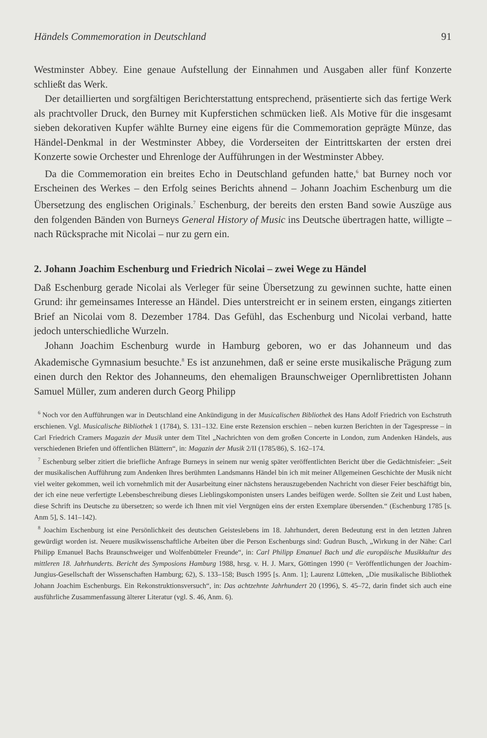Händels Commemoration in Deutschland 91
Westminster Abbey. Eine genaue Aufstellung der Einnahmen und Ausgaben aller fünf Konzerte schließt das Werk.
Der detaillierten und sorgfältigen Berichterstattung entsprechend, präsentierte sich das fertige Werk als prachtvoller Druck, den Burney mit Kupferstichen schmücken ließ. Als Motive für die insgesamt sieben dekorativen Kupfer wählte Burney eine eigens für die Commemoration geprägte Münze, das Händel-Denkmal in der Westminster Abbey, die Vorderseiten der Eintrittskarten der ersten drei Konzerte sowie Orchester und Ehrenloge der Aufführungen in der Westminster Abbey.
Da die Commemoration ein breites Echo in Deutschland gefunden hatte,<sup>6</sup> bat Burney noch vor Erscheinen des Werkes – den Erfolg seines Berichts ahnend – Johann Joachim Eschenburg um die Übersetzung des englischen Originals.<sup>7</sup> Eschenburg, der bereits den ersten Band sowie Auszüge aus den folgenden Bänden von Burneys General History of Music ins Deutsche übertragen hatte, willigte – nach Rücksprache mit Nicolai – nur zu gern ein.
2. Johann Joachim Eschenburg und Friedrich Nicolai – zwei Wege zu Händel
Daß Eschenburg gerade Nicolai als Verleger für seine Übersetzung zu gewinnen suchte, hatte einen Grund: ihr gemeinsames Interesse an Händel. Dies unterstreicht er in seinem ersten, eingangs zitierten Brief an Nicolai vom 8. Dezember 1784. Das Gefühl, das Eschenburg und Nicolai verband, hatte jedoch unterschiedliche Wurzeln.
Johann Joachim Eschenburg wurde in Hamburg geboren, wo er das Johanneum und das Akademische Gymnasium besuchte.<sup>8</sup> Es ist anzunehmen, daß er seine erste musikalische Prägung zum einen durch den Rektor des Johanneums, den ehemaligen Braunschweiger Opernlibrettisten Johann Samuel Müller, zum anderen durch Georg Philipp
<sup>6</sup> Noch vor den Aufführungen war in Deutschland eine Ankündigung in der Musicalischen Bibliothek des Hans Adolf Friedrich von Eschstruth erschienen. Vgl. Musicalische Bibliothek 1 (1784), S. 131–132. Eine erste Rezension erschien – neben kurzen Berichten in der Tagespresse – in Carl Friedrich Cramers Magazin der Musik unter dem Titel „Nachrichten von dem großen Concerte in London, zum Andenken Händels, aus verschiedenen Briefen und öffentlichen Blättern“, in: Magazin der Musik 2/II (1785/86), S. 162–174.
<sup>7</sup> Eschenburg selber zitiert die briefliche Anfrage Burneys in seinem nur wenig später veröffentlichten Bericht über die Gedächtnisfeier: „Seit der musikalischen Aufführung zum Andenken Ihres berühmten Landsmanns Händel bin ich mit meiner Allgemeinen Geschichte der Musik nicht viel weiter gekommen, weil ich vornehmlich mit der Ausarbeitung einer nächstens herauszugebenden Nachricht von dieser Feier beschäftigt bin, der ich eine neue verfertigte Lebensbeschreibung dieses Lieblingskomponisten unsers Landes beifügen werde. Sollten sie Zeit und Lust haben, diese Schrift ins Deutsche zu übersetzen; so werde ich Ihnen mit viel Vergnügen eins der ersten Exemplare übersenden.“ (Eschenburg 1785 [s. Anm 5], S. 141–142).
<sup>8</sup> Joachim Eschenburg ist eine Persönlichkeit des deutschen Geisteslebens im 18. Jahrhundert, deren Bedeutung erst in den letzten Jahren gewürdigt worden ist. Neuere musikwissenschaftliche Arbeiten über die Person Eschenburgs sind: Gudrun Busch, „Wirkung in der Nähe: Carl Philipp Emanuel Bachs Braunschweiger und Wolfenbütteler Freunde“, in: Carl Philipp Emanuel Bach und die europäische Musikkultur des mittleren 18. Jahrhunderts. Bericht des Symposions Hamburg 1988, hrsg. v. H. J. Marx, Göttingen 1990 (= Veröffentlichungen der Joachim-Jungius-Gesellschaft der Wissenschaften Hamburg; 62), S. 133–158; Busch 1995 [s. Anm. 1]; Laurenz Lütteken, „Die musikalische Bibliothek Johann Joachim Eschenburgs. Ein Rekonstruktionsversuch“, in: Das achtzehnte Jahrhundert 20 (1996), S. 45–72, darin findet sich auch eine ausführliche Zusammenfassung älterer Literatur (vgl. S. 46, Anm. 6).